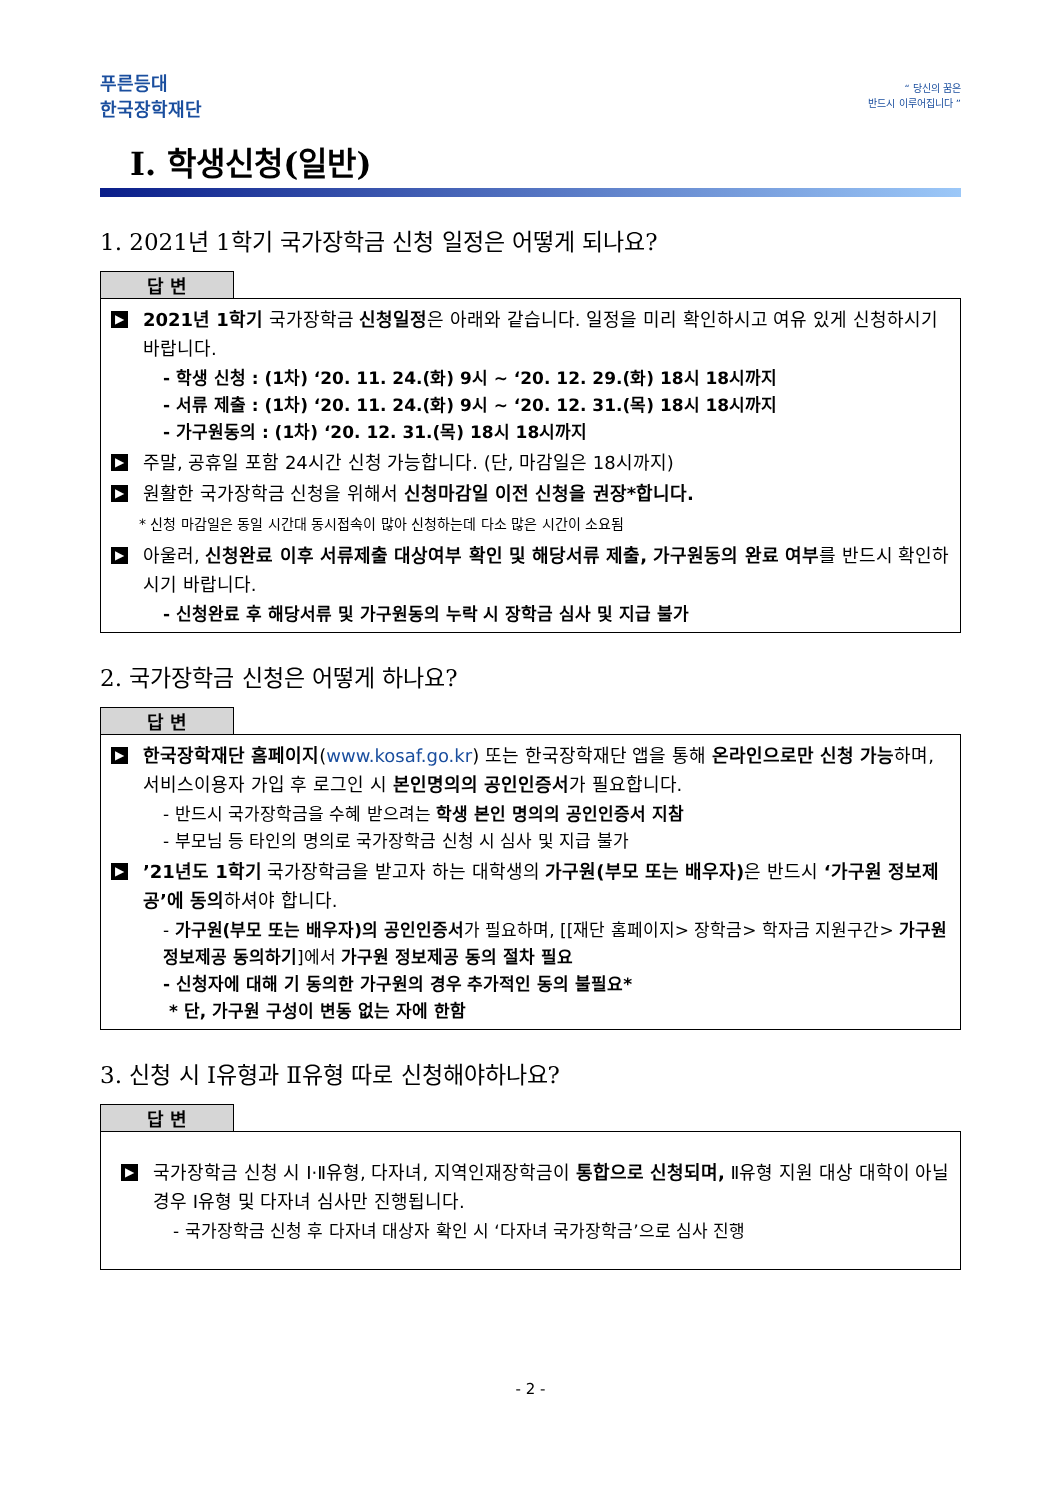푸른등대
한국장학재단
“ 당신의 꿈은
반드시 이루어집니다 ”
Ⅰ. 학생신청(일반)
1. 2021년 1학기 국가장학금 신청 일정은 어떻게 되나요?
답 변
▶ 2021년 1학기 국가장학금 신청일정은 아래와 같습니다. 일정을 미리 확인하시고 여유 있게 신청하시기 바랍니다.
- 학생 신청 : (1차) ‘20. 11. 24.(화) 9시 ~ ‘20. 12. 29.(화) 18시 18시까지
- 서류 제출 : (1차) ‘20. 11. 24.(화) 9시 ~ ‘20. 12. 31.(목) 18시 18시까지
- 가구원동의 : (1차) ‘20. 12. 31.(목) 18시 18시까지
▶ 주말, 공휴일 포함 24시간 신청 가능합니다. (단, 마감일은 18시까지)
▶ 원활한 국가장학금 신청을 위해서 신청마감일 이전 신청을 권장*합니다.
* 신청 마감일은 동일 시간대 동시접속이 많아 신청하는데 다소 많은 시간이 소요됨
▶ 아울러, 신청완료 이후 서류제출 대상여부 확인 및 해당서류 제출, 가구원동의 완료 여부를 반드시 확인하시기 바랍니다.
- 신청완료 후 해당서류 및 가구원동의 누락 시 장학금 심사 및 지급 불가
2. 국가장학금 신청은 어떻게 하나요?
답 변
▶ 한국장학재단 홈페이지(www.kosaf.go.kr) 또는 한국장학재단 앱을 통해 온라인으로만 신청 가능하며, 서비스이용자 가입 후 로그인 시 본인명의의 공인인증서가 필요합니다.
- 반드시 국가장학금을 수혜 받으려는 학생 본인 명의의 공인인증서 지참
- 부모님 등 타인의 명의로 국가장학금 신청 시 심사 및 지급 불가
▶’21년도 1학기 국가장학금을 받고자 하는 대학생의 가구원(부모 또는 배우자) 은 반드시 ‘가구원 정보제공’에 동의하셔야 합니다.
- 가구원(부모 또는 배우자)의 공인인증서가 필요하며, [[재단 홈페이지> 장학금> 학자금 지원구간> 가구원 정보제공 동의하기]에서 가구원 정보제공 동의 절차 필요
- 신청자에 대해 기 동의한 가구원의 경우 추가적인 동의 불필요*
* 단, 가구원 구성이 변동 없는 자에 한함
3. 신청 시 Ⅰ유형과 Ⅱ유형 따로 신청해야하나요?
답 변
▶ 국가장학금 신청 시 Ⅰ·Ⅱ유형, 다자녀, 지역인재장학금이 통합으로 신청되며, Ⅱ유형 지원 대상 대학이 아닐 경우 Ⅰ유형 및 다자녀 심사만 진행됩니다.
- 국가장학금 신청 후 다자녀 대상자 확인 시 ‘다자녀 국가장학금’으로 심사 진행
- 2 -